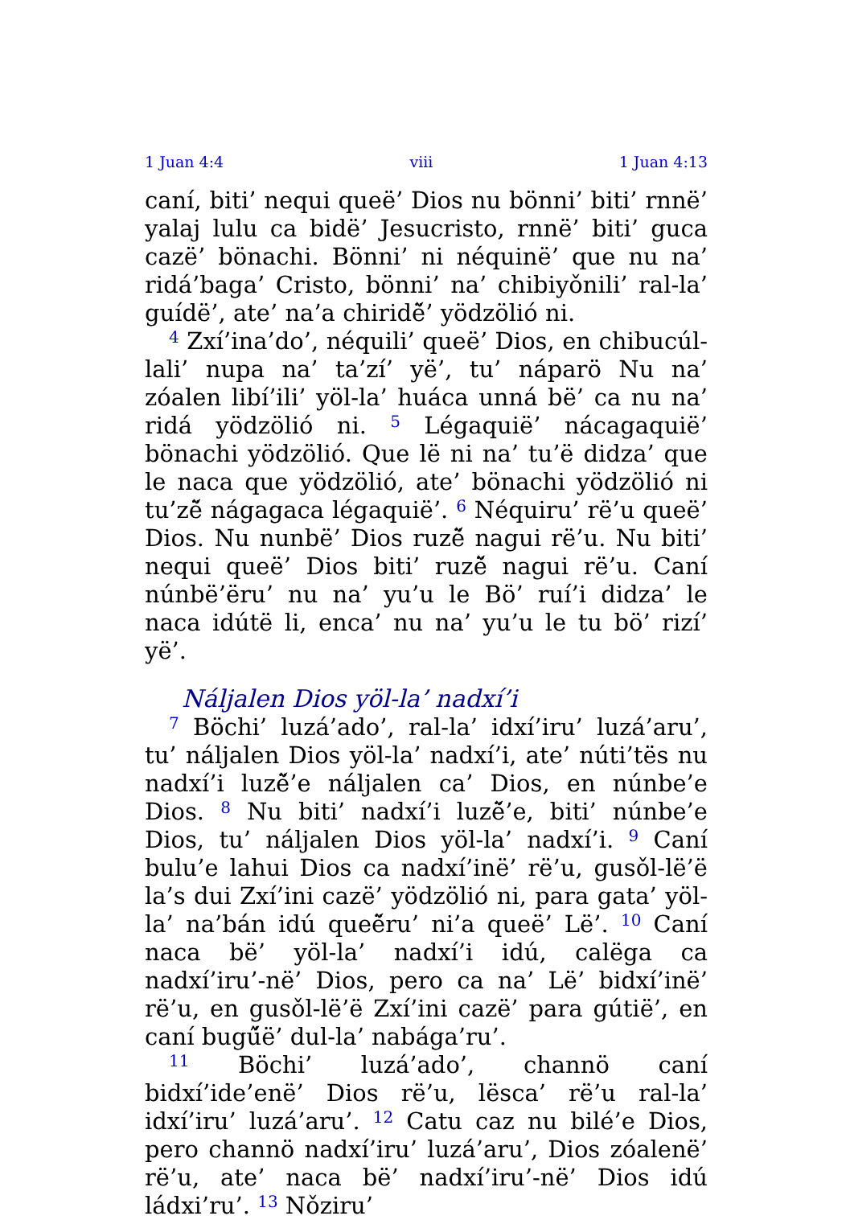1 Juan 4:4 viii 1 Juan 4:13
caní, biti’ nequi queë’ Dios nu bönni’ biti’ rnnë’ yalaj lulu ca bidë’ Jesucristo, rnnë’ biti’ guca cazë’ bönachi. Bönni’ ni néquinë’ que nu na’ ridá’baga’ Cristo, bönni’ na’ chibiyǒnili’ ral-la’ guídë’, ate’ na’a chiridë̌’ yödzölió ni.
<sup>4</sup> Zxí’ina’do’, néquili’ queë’ Dios, en chibucúl-lali’ nupa na’ ta’zí’ yë’, tu’ náparö Nu na’ zóalen libí’ili’ yöl-la’ huáca unná bë’ ca nu na’ ridá yödzölió ni. <sup>5</sup> Légaquië’ nácagaquië’ bönachi yödzölió. Que lë ni na’ tu’ë didza’ que le naca que yödzölió, ate’ bönachi yödzölió ni tu’zë̌ nágagaca légaquië’. <sup>6</sup> Néquiru’ rë’u queë’ Dios. Nu nunbë’ Dios ruzë̌ nagui rë’u. Nu biti’ nequi queë’ Dios biti’ ruzë̌ nagui rë’u. Caní núnbë’ëru’ nu na’ yu’u le Bö’ ruí’i didza’ le naca idútë li, enca’ nu na’ yu’u le tu bö’ rizí’ yë’.
Náljalen Dios yöl-la’ nadxí’i
<sup>7</sup> Böchi’ luzá’ado’, ral-la’ idxí’iru’ luzá’aru’, tu’ náljalen Dios yöl-la’ nadxí’i, ate’ núti’tës nu nadxí’i luzë̌’e náljalen ca’ Dios, en núnbe’e Dios. <sup>8</sup> Nu biti’ nadxí’i luzë̌’e, biti’ núnbe’e Dios, tu’ náljalen Dios yöl-la’ nadxí’i. <sup>9</sup> Caní bulu’e lahui Dios ca nadxí’inë’ rë’u, gusǒl-lë’ë la’s dui Zxí’ini cazë’ yödzölió ni, para gata’ yöl-la’ na’bán idú queë̌ru’ ni’a queë’ Lë’. <sup>10</sup> Caní naca bë’ yöl-la’ nadxí’i idú, calëga ca nadxí’iru’-në’ Dios, pero ca na’ Lë’ bidxí’inë’ rë’u, en gusǒl-lë’ë Zxí’ini cazë’ para gútië’, en caní bugű̌ë’ dul-la’ nabága’ru’.
<sup>11</sup> Böchi’ luzá’ado’, channö caní bidxí’ide’enë’ Dios rë’u, lësca’ rë’u ral-la’ idxí’iru’ luzá’aru’. <sup>12</sup> Catu caz nu bilé’e Dios, pero channö nadxí’iru’ luzá’aru’, Dios zóalenë’ rë’u, ate’ naca bë’ nadxí’iru’-në’ Dios idú ládxi’ru’. <sup>13</sup> Nǒziru’